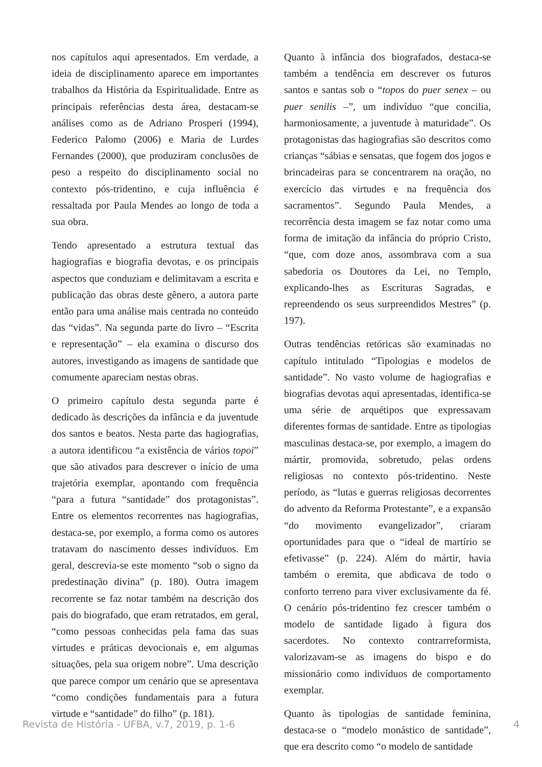nos capítulos aqui apresentados. Em verdade, a ideia de disciplinamento aparece em importantes trabalhos da História da Espiritualidade. Entre as principais referências desta área, destacam-se análises como as de Adriano Prosperi (1994), Federico Palomo (2006) e Maria de Lurdes Fernandes (2000), que produziram conclusões de peso a respeito do disciplinamento social no contexto pós-tridentino, e cuja influência é ressaltada por Paula Mendes ao longo de toda a sua obra.
Tendo apresentado a estrutura textual das hagiografias e biografia devotas, e os principais aspectos que conduziam e delimitavam a escrita e publicação das obras deste gênero, a autora parte então para uma análise mais centrada no conteúdo das “vidas”. Na segunda parte do livro – “Escrita e representação” – ela examina o discurso dos autores, investigando as imagens de santidade que comumente apareciam nestas obras.
O primeiro capítulo desta segunda parte é dedicado às descrições da infância e da juventude dos santos e beatos. Nesta parte das hagiografias, a autora identificou “a existência de vários topoi” que são ativados para descrever o início de uma trajetória exemplar, apontando com frequência “para a futura “santidade” dos protagonistas”. Entre os elementos recorrentes nas hagiografias, destaca-se, por exemplo, a forma como os autores tratavam do nascimento desses indivíduos. Em geral, descrevia-se este momento “sob o signo da predestinação divina” (p. 180). Outra imagem recorrente se faz notar também na descrição dos pais do biografado, que eram retratados, em geral, “como pessoas conhecidas pela fama das suas virtudes e práticas devocionais e, em algumas situações, pela sua origem nobre”. Uma descrição que parece compor um cenário que se apresentava “como condições fundamentais para a futura virtude e “santidade” do filho” (p. 181).
Quanto à infância dos biografados, destaca-se também a tendência em descrever os futuros santos e santas sob o “topos do puer senex – ou puer senilis –”, um indivíduo “que concilia, harmoniosamente, a juventude à maturidade”. Os protagonistas das hagiografias são descritos como crianças “sábias e sensatas, que fogem dos jogos e brincadeiras para se concentrarem na oração, no exercício das virtudes e na frequência dos sacramentos”. Segundo Paula Mendes, a recorrência desta imagem se faz notar como uma forma de imitação da infância do próprio Cristo, “que, com doze anos, assombrava com a sua sabedoria os Doutores da Lei, no Templo, explicando-lhes as Escrituras Sagradas, e repreendendo os seus surpreendidos Mestres” (p. 197).
Outras tendências retóricas são examinadas no capítulo intitulado “Tipologias e modelos de santidade”. No vasto volume de hagiografias e biografias devotas aqui apresentadas, identifica-se uma série de arquétipos que expressavam diferentes formas de santidade. Entre as tipologias masculinas destaca-se, por exemplo, a imagem do mártir, promovida, sobretudo, pelas ordens religiosas no contexto pós-tridentino. Neste período, as “lutas e guerras religiosas decorrentes do advento da Reforma Protestante”, e a expansão “do movimento evangelizador”, criaram oportunidades para que o “ideal de martírio se efetivasse” (p. 224). Além do mártir, havia também o eremita, que abdicava de todo o conforto terreno para viver exclusivamente da fé. O cenário pós-tridentino fez crescer também o modelo de santidade ligado à figura dos sacerdotes. No contexto contrarreformista, valorizavam-se as imagens do bispo e do missionário como indivíduos de comportamento exemplar.
Quanto às tipologias de santidade feminina, destaca-se o “modelo monástico de santidade”, que era descrito como “o modelo de santidade
Revista de História - UFBA, v.7, 2019, p. 1-6 4